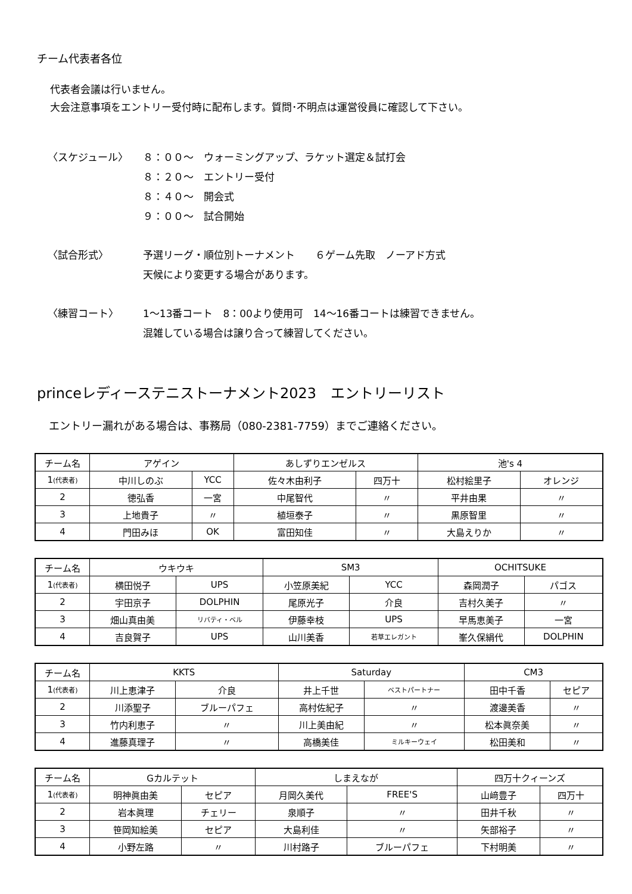チーム代表者各位
代表者会議は行いません。
大会注意事項をエントリー受付時に配布します。質問･不明点は運営役員に確認して下さい。
〈スケジュール〉
８：００～　ウォーミングアップ、ラケット選定＆試打会
８：２０～　エントリー受付
８：４０～　開会式
９：００～　試合開始
〈試合形式〉
予選リーグ・順位別トーナメント　　６ゲーム先取　ノーアド方式
天候により変更する場合があります。
〈練習コート〉
1～13番コート　8：00より使用可　14～16番コートは練習できません。
混雑している場合は譲り合って練習してください。
princeレディーステニストーナメント2023　エントリーリスト
エントリー漏れがある場合は、事務局（080-2381-7759）までご連絡ください。
| チーム名 | アゲイン | | あしずりエンゼルス | | 池's 4 | |
| 1 (代表者) | 中川しのぶ | YCC | 佐々木由利子 | 四万十 | 松村絵里子 | オレンジ |
| 2 | 徳弘香 | 一宮 | 中尾智代 | 〃 | 平井由果 | 〃 |
| 3 | 上地貴子 | 〃 | 植垣泰子 | 〃 | 黒原智里 | 〃 |
| 4 | 門田みほ | OK | 富田知佳 | 〃 | 大島えりか | 〃 |
| チーム名 | ウキウキ | | SM3 | | OCHITSUKE | |
| 1 (代表者) | 横田悦子 | UPS | 小笠原美紀 | YCC | 森岡潤子 | パゴス |
| 2 | 宇田京子 | DOLPHIN | 尾原光子 | 介良 | 吉村久美子 | 〃 |
| 3 | 畑山真由美 | リバティ・ベル | 伊藤幸枝 | UPS | 早馬恵美子 | 一宮 |
| 4 | 吉良賀子 | UPS | 山川美香 | 若草エレガント | 峯久保絹代 | DOLPHIN |
| チーム名 | KKTS | | Saturday | | CM3 | |
| 1 (代表者) | 川上恵津子 | 介良 | 井上千世 | ベストパートナー | 田中千香 | セピア |
| 2 | 川添聖子 | ブルーパフェ | 高村佐紀子 | 〃 | 渡邊美香 | 〃 |
| 3 | 竹内利恵子 | 〃 | 川上美由紀 | 〃 | 松本眞奈美 | 〃 |
| 4 | 進藤真理子 | 〃 | 高橋美佳 | ミルキーウェイ | 松田美和 | 〃 |
| チーム名 | Gカルテット | | しまえなが | | 四万十クィーンズ | |
| 1 (代表者) | 明神眞由美 | セピア | 月岡久美代 | FREE'S | 山﨑豊子 | 四万十 |
| 2 | 岩本眞理 | チェリー | 泉順子 | 〃 | 田井千秋 | 〃 |
| 3 | 笹岡知絵美 | セピア | 大島利佳 | 〃 | 矢部裕子 | 〃 |
| 4 | 小野左路 | 〃 | 川村路子 | ブルーパフェ | 下村明美 | 〃 |